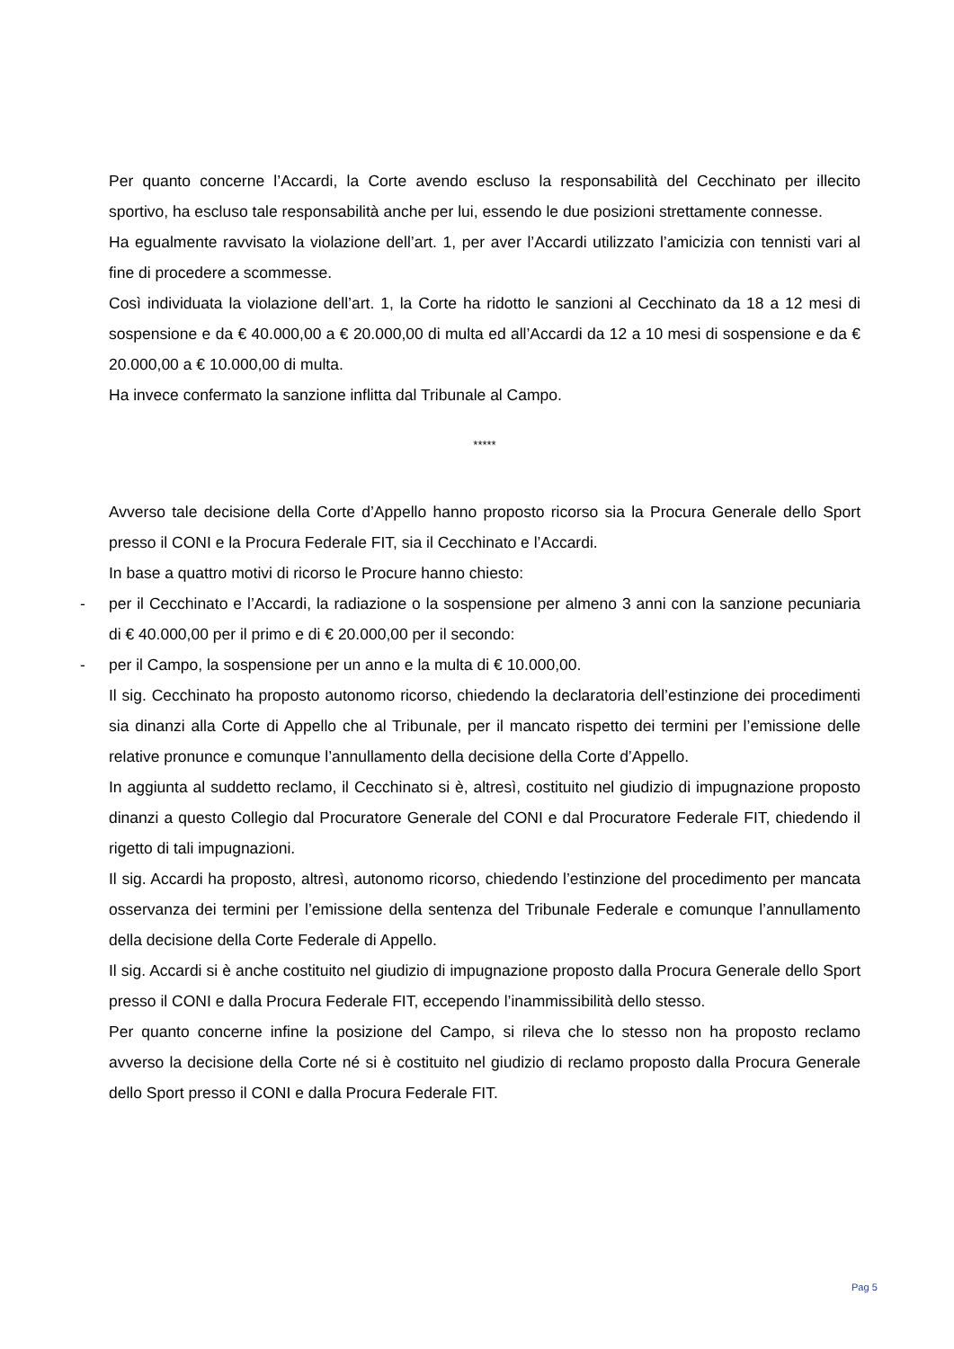Per quanto concerne l’Accardi, la Corte avendo escluso la responsabilità del Cecchinato per illecito sportivo, ha escluso tale responsabilità anche per lui, essendo le due posizioni strettamente connesse.
Ha egualmente ravvisato la violazione dell’art. 1, per aver l’Accardi utilizzato l’amicizia con tennisti vari al fine di procedere a scommesse.
Così individuata la violazione dell’art. 1, la Corte ha ridotto le sanzioni al Cecchinato da 18 a 12 mesi di sospensione e da € 40.000,00 a € 20.000,00 di multa ed all’Accardi da 12 a 10 mesi di sospensione e da € 20.000,00 a € 10.000,00 di multa.
Ha invece confermato la sanzione inflitta dal Tribunale al Campo.
*****
Avverso tale decisione della Corte d’Appello hanno proposto ricorso sia la Procura Generale dello Sport presso il CONI e la Procura Federale FIT, sia il Cecchinato e l’Accardi.
In base a quattro motivi di ricorso le Procure hanno chiesto:
- per il Cecchinato e l’Accardi, la radiazione o la sospensione per almeno 3 anni con la sanzione pecuniaria di € 40.000,00 per il primo e di € 20.000,00 per il secondo:
- per il Campo, la sospensione per un anno e la multa di € 10.000,00.
Il sig. Cecchinato ha proposto autonomo ricorso, chiedendo la declaratoria dell’estinzione dei procedimenti sia dinanzi alla Corte di Appello che al Tribunale, per il mancato rispetto dei termini per l’emissione delle relative pronunce e comunque l’annullamento della decisione della Corte d’Appello.
In aggiunta al suddetto reclamo, il Cecchinato si è, altresì, costituito nel giudizio di impugnazione proposto dinanzi a questo Collegio dal Procuratore Generale del CONI e dal Procuratore Federale FIT, chiedendo il rigetto di tali impugnazioni.
Il sig. Accardi ha proposto, altresì, autonomo ricorso, chiedendo l’estinzione del procedimento per mancata osservanza dei termini per l’emissione della sentenza del Tribunale Federale e comunque l’annullamento della decisione della Corte Federale di Appello.
Il sig. Accardi si è anche costituito nel giudizio di impugnazione proposto dalla Procura Generale dello Sport presso il CONI e dalla Procura Federale FIT, eccependo l’inammissibilità dello stesso.
Per quanto concerne infine la posizione del Campo, si rileva che lo stesso non ha proposto reclamo avverso la decisione della Corte né si è costituito nel giudizio di reclamo proposto dalla Procura Generale dello Sport presso il CONI e dalla Procura Federale FIT.
Pag 5